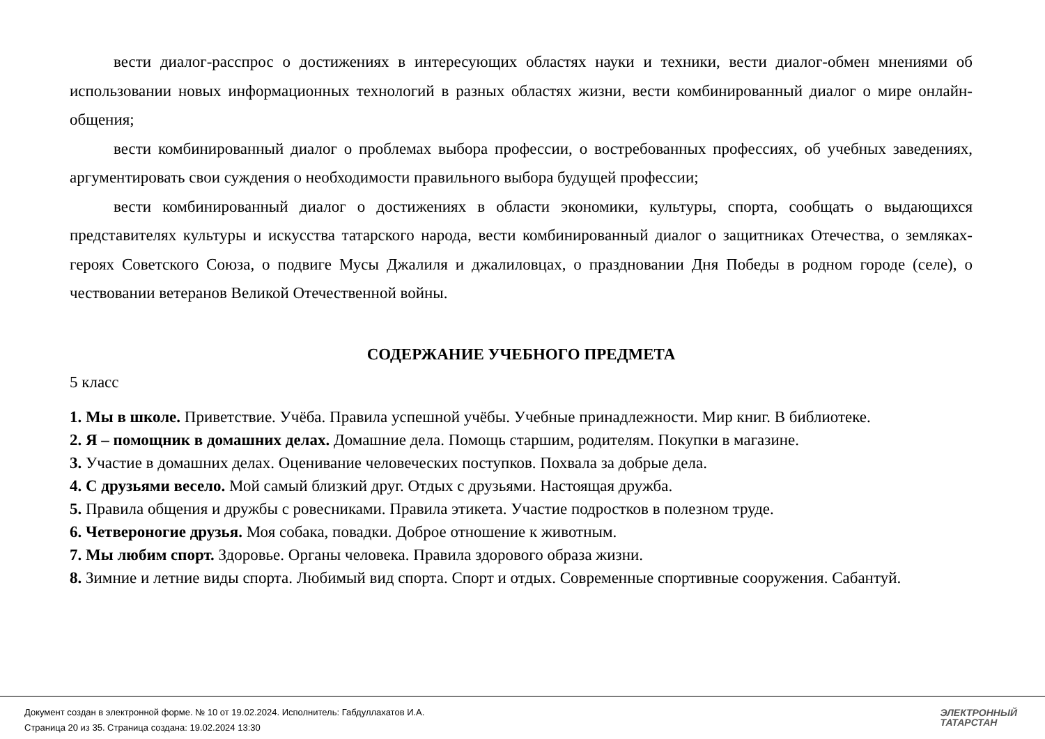вести диалог-расспрос о достижениях в интересующих областях науки и техники, вести диалог-обмен мнениями об использовании новых информационных технологий в разных областях жизни, вести комбинированный диалог о мире онлайн-общения;
вести комбинированный диалог о проблемах выбора профессии, о востребованных профессиях, об учебных заведениях, аргументировать свои суждения о необходимости правильного выбора будущей профессии;
вести комбинированный диалог о достижениях в области экономики, культуры, спорта, сообщать о выдающихся представителях культуры и искусства татарского народа, вести комбинированный диалог о защитниках Отечества, о земляках-героях Советского Союза, о подвиге Мусы Джалиля и джалиловцах, о праздновании Дня Победы в родном городе (селе), о чествовании ветеранов Великой Отечественной войны.
СОДЕРЖАНИЕ УЧЕБНОГО ПРЕДМЕТА
5 класс
1. Мы в школе. Приветствие. Учёба. Правила успешной учёбы. Учебные принадлежности. Мир книг. В библиотеке.
2. Я – помощник в домашних делах. Домашние дела. Помощь старшим, родителям. Покупки в магазине.
3. Участие в домашних делах. Оценивание человеческих поступков. Похвала за добрые дела.
4. С друзьями весело. Мой самый близкий друг. Отдых с друзьями. Настоящая дружба.
5. Правила общения и дружбы с ровесниками. Правила этикета. Участие подростков в полезном труде.
6. Четвероногие друзья. Моя собака, повадки. Доброе отношение к животным.
7. Мы любим спорт. Здоровье. Органы человека. Правила здорового образа жизни.
8. Зимние и летние виды спорта. Любимый вид спорта. Спорт и отдых. Современные спортивные сооружения. Сабантуй.
Документ создан в электронной форме. № 10 от 19.02.2024. Исполнитель: Габдуллахатов И.А.
Страница 20 из 35. Страница создана: 19.02.2024 13:30
ЭЛЕКТРОННЫЙ
ТАТАРСТАН